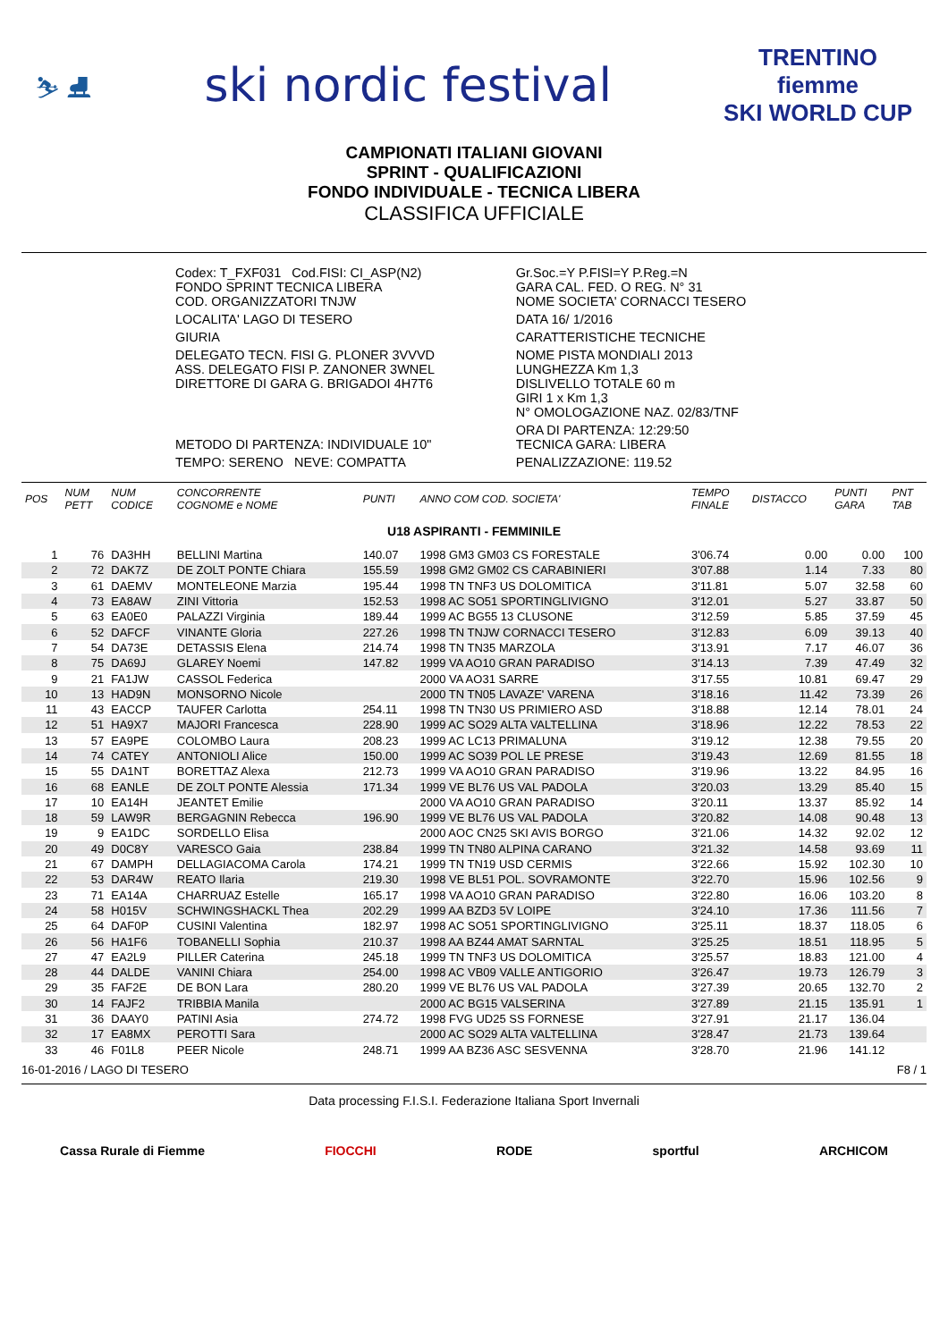⛷ ⛸
ski nordic festival
TRENTINO
fiemme
SKI WORLD CUP
CAMPIONATI ITALIANI GIOVANI
SPRINT - QUALIFICAZIONI
FONDO INDIVIDUALE - TECNICA LIBERA
CLASSIFICA UFFICIALE
| Codex: T_FXF031 Cod.FISI: CI_ASP(N2) FONDO SPRINT TECNICA LIBERA COD. ORGANIZZATORI TNJW | Gr.Soc.=Y P.FISI=Y P.Reg.=N GARA CAL. FED. O REG. N° 31 NOME SOCIETA' CORNACCI TESERO |
| LOCALITA' LAGO DI TESERO | DATA 16/ 1/2016 |
| GIURIA | CARATTERISTICHE TECNICHE |
| DELEGATO TECN. FISI G. PLONER 3VVVD ASS. DELEGATO FISI P. ZANONER 3WNEL DIRETTORE DI GARA G. BRIGADOI 4H7T6 | NOME PISTA MONDIALI 2013 LUNGHEZZA Km 1,3 DISLIVELLO TOTALE 60 m GIRI 1 x Km 1,3 N° OMOLOGAZIONE NAZ. 02/83/TNF |
| METODO DI PARTENZA: INDIVIDUALE 10" | ORA DI PARTENZA: 12:29:50 TECNICA GARA: LIBERA |
| TEMPO: SERENO NEVE: COMPATTA | PENALIZZAZIONE: 119.52 |
| POS | NUM PETT | NUM CODICE | CONCORRENTE COGNOME e NOME | PUNTI | ANNO COM COD. SOCIETA' | TEMPO FINALE | DISTACCO | PUNTI GARA | PNT TAB |
| --- | --- | --- | --- | --- | --- | --- | --- | --- | --- |
| U18 ASPIRANTI - FEMMINILE | | | | | | | | | |
| 1 | 76 | DA3HH | BELLINI Martina | 140.07 | 1998 GM3 GM03 CS FORESTALE | 3'06.74 | 0.00 | 0.00 | 100 |
| 2 | 72 | DAK7Z | DE ZOLT PONTE Chiara | 155.59 | 1998 GM2 GM02 CS CARABINIERI | 3'07.88 | 1.14 | 7.33 | 80 |
| 3 | 61 | DAEMV | MONTELEONE Marzia | 195.44 | 1998 TN TNF3 US DOLOMITICA | 3'11.81 | 5.07 | 32.58 | 60 |
| 4 | 73 | EA8AW | ZINI Vittoria | 152.53 | 1998 AC SO51 SPORTINGLIVIGNO | 3'12.01 | 5.27 | 33.87 | 50 |
| 5 | 63 | EA0E0 | PALAZZI Virginia | 189.44 | 1999 AC BG55 13 CLUSONE | 3'12.59 | 5.85 | 37.59 | 45 |
| 6 | 52 | DAFCF | VINANTE Gloria | 227.26 | 1998 TN TNJW CORNACCI TESERO | 3'12.83 | 6.09 | 39.13 | 40 |
| 7 | 54 | DA73E | DETASSIS Elena | 214.74 | 1998 TN TN35 MARZOLA | 3'13.91 | 7.17 | 46.07 | 36 |
| 8 | 75 | DA69J | GLAREY Noemi | 147.82 | 1999 VA AO10 GRAN PARADISO | 3'14.13 | 7.39 | 47.49 | 32 |
| 9 | 21 | FA1JW | CASSOL Federica | | 2000 VA AO31 SARRE | 3'17.55 | 10.81 | 69.47 | 29 |
| 10 | 13 | HAD9N | MONSORNO Nicole | | 2000 TN TN05 LAVAZE' VARENA | 3'18.16 | 11.42 | 73.39 | 26 |
| 11 | 43 | EACCP | TAUFER Carlotta | 254.11 | 1998 TN TN30 US PRIMIERO ASD | 3'18.88 | 12.14 | 78.01 | 24 |
| 12 | 51 | HA9X7 | MAJORI Francesca | 228.90 | 1999 AC SO29 ALTA VALTELLINA | 3'18.96 | 12.22 | 78.53 | 22 |
| 13 | 57 | EA9PE | COLOMBO Laura | 208.23 | 1999 AC LC13 PRIMALUNA | 3'19.12 | 12.38 | 79.55 | 20 |
| 14 | 74 | CATEY | ANTONIOLI Alice | 150.00 | 1999 AC SO39 POL LE PRESE | 3'19.43 | 12.69 | 81.55 | 18 |
| 15 | 55 | DA1NT | BORETTAZ Alexa | 212.73 | 1999 VA AO10 GRAN PARADISO | 3'19.96 | 13.22 | 84.95 | 16 |
| 16 | 68 | EANLE | DE ZOLT PONTE Alessia | 171.34 | 1999 VE BL76 US VAL PADOLA | 3'20.03 | 13.29 | 85.40 | 15 |
| 17 | 10 | EA14H | JEANTET Emilie | | 2000 VA AO10 GRAN PARADISO | 3'20.11 | 13.37 | 85.92 | 14 |
| 18 | 59 | LAW9R | BERGAGNIN Rebecca | 196.90 | 1999 VE BL76 US VAL PADOLA | 3'20.82 | 14.08 | 90.48 | 13 |
| 19 | 9 | EA1DC | SORDELLO Elisa | | 2000 AOC CN25 SKI AVIS BORGO | 3'21.06 | 14.32 | 92.02 | 12 |
| 20 | 49 | D0C8Y | VARESCO Gaia | 238.84 | 1999 TN TN80 ALPINA CARANO | 3'21.32 | 14.58 | 93.69 | 11 |
| 21 | 67 | DAMPH | DELLAGIACOMA Carola | 174.21 | 1999 TN TN19 USD CERMIS | 3'22.66 | 15.92 | 102.30 | 10 |
| 22 | 53 | DAR4W | REATO Ilaria | 219.30 | 1998 VE BL51 POL. SOVRAMONTE | 3'22.70 | 15.96 | 102.56 | 9 |
| 23 | 71 | EA14A | CHARRUAZ Estelle | 165.17 | 1998 VA AO10 GRAN PARADISO | 3'22.80 | 16.06 | 103.20 | 8 |
| 24 | 58 | H015V | SCHWINGSHACKL Thea | 202.29 | 1999 AA BZD3 5V LOIPE | 3'24.10 | 17.36 | 111.56 | 7 |
| 25 | 64 | DAF0P | CUSINI Valentina | 182.97 | 1998 AC SO51 SPORTINGLIVIGNO | 3'25.11 | 18.37 | 118.05 | 6 |
| 26 | 56 | HA1F6 | TOBANELLI Sophia | 210.37 | 1998 AA BZ44 AMAT SARNTAL | 3'25.25 | 18.51 | 118.95 | 5 |
| 27 | 47 | EA2L9 | PILLER Caterina | 245.18 | 1999 TN TNF3 US DOLOMITICA | 3'25.57 | 18.83 | 121.00 | 4 |
| 28 | 44 | DALDE | VANINI Chiara | 254.00 | 1998 AC VB09 VALLE ANTIGORIO | 3'26.47 | 19.73 | 126.79 | 3 |
| 29 | 35 | FAF2E | DE BON Lara | 280.20 | 1999 VE BL76 US VAL PADOLA | 3'27.39 | 20.65 | 132.70 | 2 |
| 30 | 14 | FAJF2 | TRIBBIA Manila | | 2000 AC BG15 VALSERINA | 3'27.89 | 21.15 | 135.91 | 1 |
| 31 | 36 | DAAY0 | PATINI Asia | 274.72 | 1998 FVG UD25 SS FORNESE | 3'27.91 | 21.17 | 136.04 | |
| 32 | 17 | EA8MX | PEROTTI Sara | | 2000 AC SO29 ALTA VALTELLINA | 3'28.47 | 21.73 | 139.64 | |
| 33 | 46 | F01L8 | PEER Nicole | 248.71 | 1999 AA BZ36 ASC SESVENNA | 3'28.70 | 21.96 | 141.12 | |
16-01-2016 / LAGO DI TESERO F8 / 1
Data processing F.I.S.I. Federazione Italiana Sport Invernali
Cassa Rurale di Fiemme FIOCCHI RODE sportful ARCHICOM